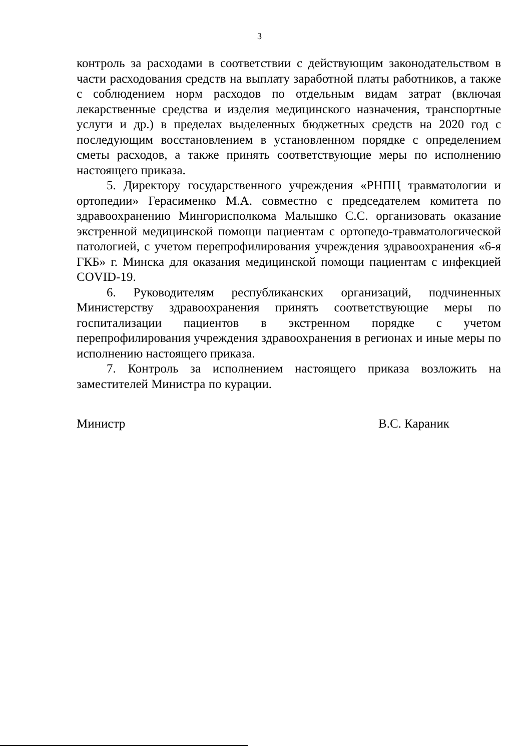3
контроль за расходами в соответствии с действующим законодательством в части расходования средств на выплату заработной платы работников, а также с соблюдением норм расходов по отдельным видам затрат (включая лекарственные средства и изделия медицинского назначения, транспортные услуги и др.) в пределах выделенных бюджетных средств на 2020 год с последующим восстановлением в установленном порядке с определением сметы расходов, а также принять соответствующие меры по исполнению настоящего приказа.
5. Директору государственного учреждения «РНПЦ травматологии и ортопедии» Герасименко М.А. совместно с председателем комитета по здравоохранению Мингорисполкома Малышко С.С. организовать оказание экстренной медицинской помощи пациентам с ортопедо-травматологической патологией, с учетом перепрофилирования учреждения здравоохранения «6-я ГКБ» г. Минска для оказания медицинской помощи пациентам с инфекцией COVID-19.
6. Руководителям республиканских организаций, подчиненных Министерству здравоохранения принять соответствующие меры по госпитализации пациентов в экстренном порядке с учетом перепрофилирования учреждения здравоохранения в регионах и иные меры по исполнению настоящего приказа.
7. Контроль за исполнением настоящего приказа возложить на заместителей Министра по курации.
Министр В.С. Караник